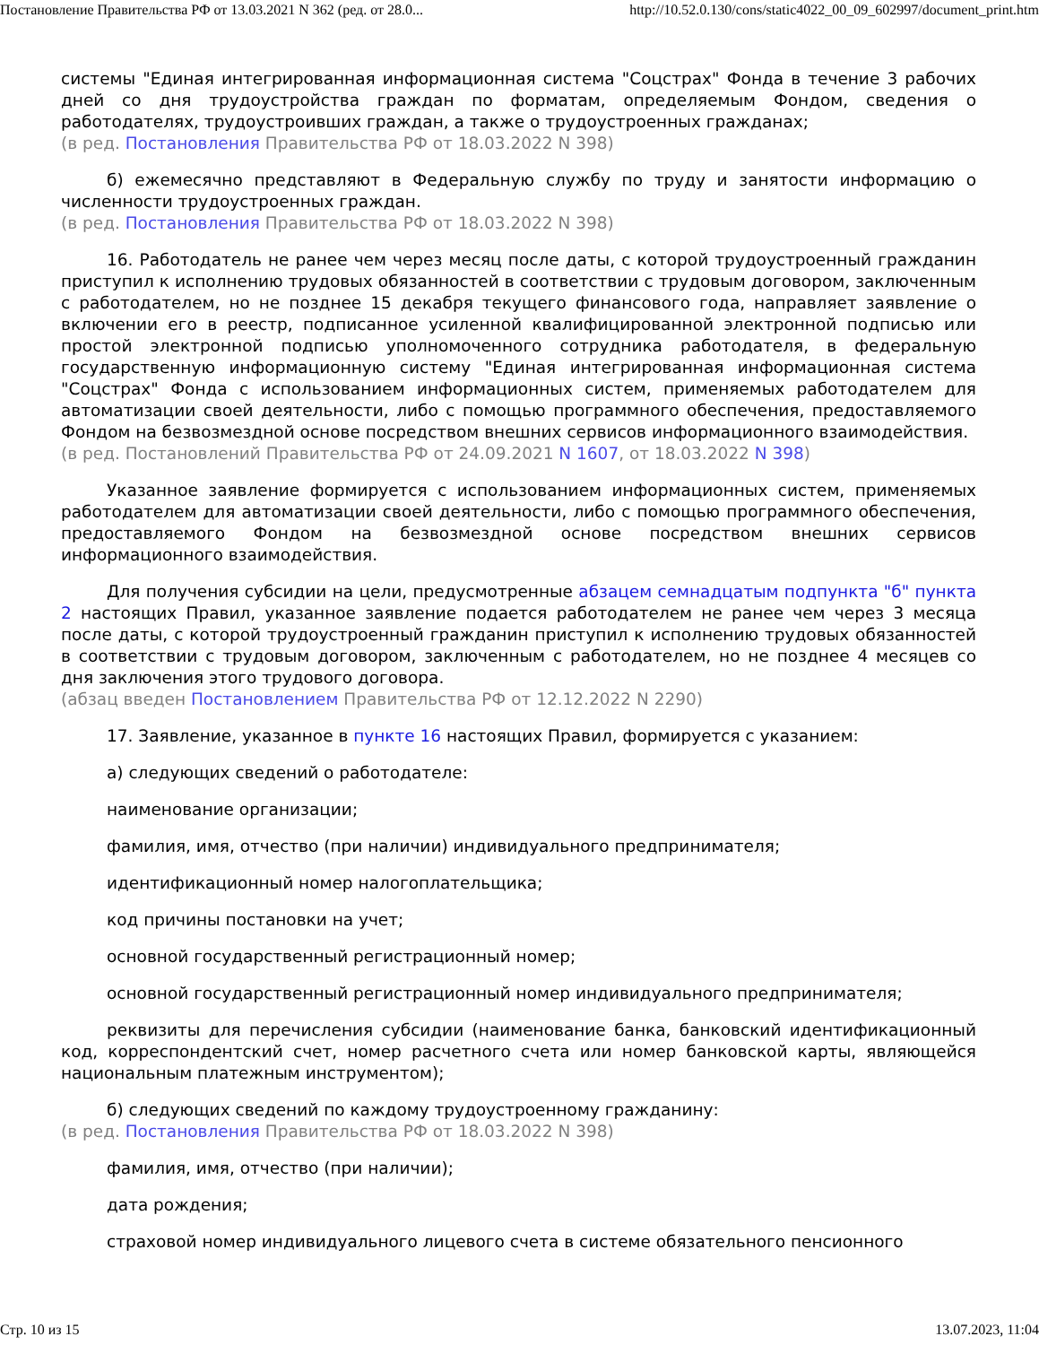Постановление Правительства РФ от 13.03.2021 N 362 (ред. от 28.0... http://10.52.0.130/cons/static4022_00_09_602997/document_print.htm
системы "Единая интегрированная информационная система "Соцстрах" Фонда в течение 3 рабочих дней со дня трудоустройства граждан по форматам, определяемым Фондом, сведения о работодателях, трудоустроивших граждан, а также о трудоустроенных гражданах;
(в ред. Постановления Правительства РФ от 18.03.2022 N 398)
б) ежемесячно представляют в Федеральную службу по труду и занятости информацию о численности трудоустроенных граждан.
(в ред. Постановления Правительства РФ от 18.03.2022 N 398)
16. Работодатель не ранее чем через месяц после даты, с которой трудоустроенный гражданин приступил к исполнению трудовых обязанностей в соответствии с трудовым договором, заключенным с работодателем, но не позднее 15 декабря текущего финансового года, направляет заявление о включении его в реестр, подписанное усиленной квалифицированной электронной подписью или простой электронной подписью уполномоченного сотрудника работодателя, в федеральную государственную информационную систему "Единая интегрированная информационная система "Соцстрах" Фонда с использованием информационных систем, применяемых работодателем для автоматизации своей деятельности, либо с помощью программного обеспечения, предоставляемого Фондом на безвозмездной основе посредством внешних сервисов информационного взаимодействия.
(в ред. Постановлений Правительства РФ от 24.09.2021 N 1607, от 18.03.2022 N 398)
Указанное заявление формируется с использованием информационных систем, применяемых работодателем для автоматизации своей деятельности, либо с помощью программного обеспечения, предоставляемого Фондом на безвозмездной основе посредством внешних сервисов информационного взаимодействия.
Для получения субсидии на цели, предусмотренные абзацем семнадцатым подпункта "б" пункта 2 настоящих Правил, указанное заявление подается работодателем не ранее чем через 3 месяца после даты, с которой трудоустроенный гражданин приступил к исполнению трудовых обязанностей в соответствии с трудовым договором, заключенным с работодателем, но не позднее 4 месяцев со дня заключения этого трудового договора.
(абзац введен Постановлением Правительства РФ от 12.12.2022 N 2290)
17. Заявление, указанное в пункте 16 настоящих Правил, формируется с указанием:
а) следующих сведений о работодателе:
наименование организации;
фамилия, имя, отчество (при наличии) индивидуального предпринимателя;
идентификационный номер налогоплательщика;
код причины постановки на учет;
основной государственный регистрационный номер;
основной государственный регистрационный номер индивидуального предпринимателя;
реквизиты для перечисления субсидии (наименование банка, банковский идентификационный код, корреспондентский счет, номер расчетного счета или номер банковской карты, являющейся национальным платежным инструментом);
б) следующих сведений по каждому трудоустроенному гражданину:
(в ред. Постановления Правительства РФ от 18.03.2022 N 398)
фамилия, имя, отчество (при наличии);
дата рождения;
страховой номер индивидуального лицевого счета в системе обязательного пенсионного
Стр. 10 из 15 13.07.2023, 11:04